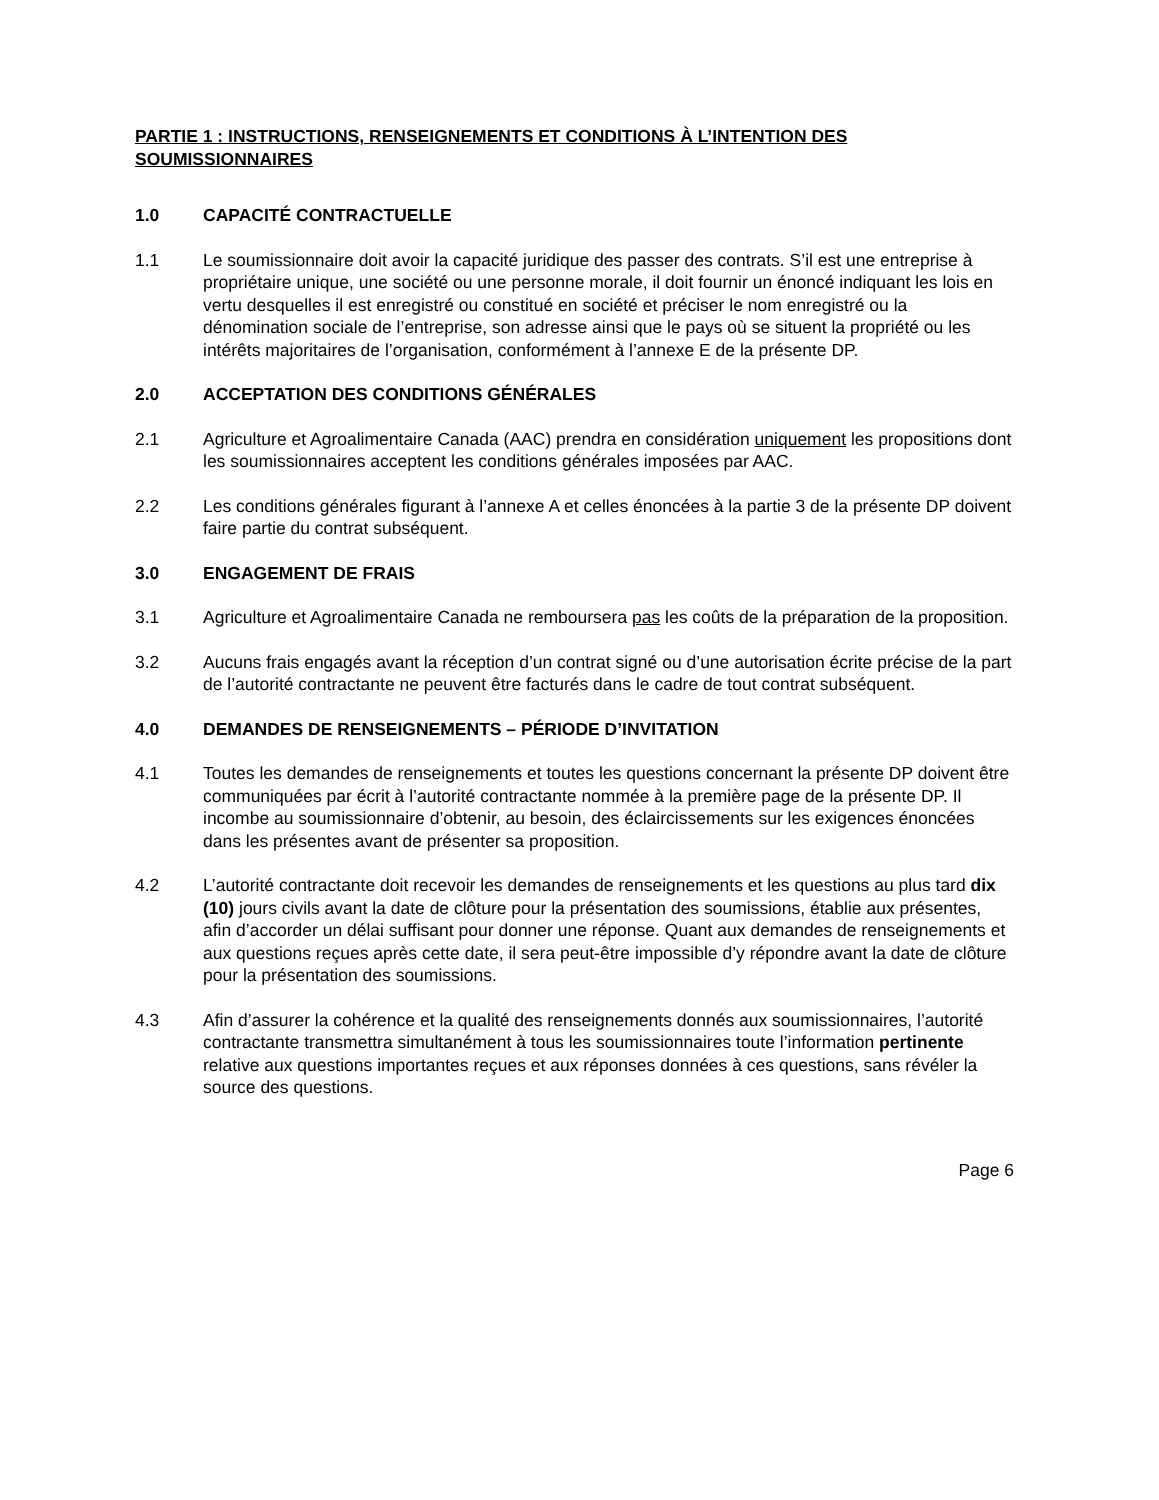PARTIE 1 : INSTRUCTIONS, RENSEIGNEMENTS ET CONDITIONS À L’INTENTION DES SOUMISSIONNAIRES
1.0 CAPACITÉ CONTRACTUELLE
1.1 Le soumissionnaire doit avoir la capacité juridique des passer des contrats. S’il est une entreprise à propriétaire unique, une société ou une personne morale, il doit fournir un énoncé indiquant les lois en vertu desquelles il est enregistré ou constitué en société et préciser le nom enregistré ou la dénomination sociale de l’entreprise, son adresse ainsi que le pays où se situent la propriété ou les intérêts majoritaires de l’organisation, conformément à l’annexe E de la présente DP.
2.0 ACCEPTATION DES CONDITIONS GÉNÉRALES
2.1 Agriculture et Agroalimentaire Canada (AAC) prendra en considération uniquement les propositions dont les soumissionnaires acceptent les conditions générales imposées par AAC.
2.2 Les conditions générales figurant à l’annexe A et celles énoncées à la partie 3 de la présente DP doivent faire partie du contrat subséquent.
3.0 ENGAGEMENT DE FRAIS
3.1 Agriculture et Agroalimentaire Canada ne remboursera pas les coûts de la préparation de la proposition.
3.2 Aucuns frais engagés avant la réception d’un contrat signé ou d’une autorisation écrite précise de la part de l’autorité contractante ne peuvent être facturés dans le cadre de tout contrat subséquent.
4.0 DEMANDES DE RENSEIGNEMENTS – PÉRIODE D’INVITATION
4.1 Toutes les demandes de renseignements et toutes les questions concernant la présente DP doivent être communiquées par écrit à l’autorité contractante nommée à la première page de la présente DP. Il incombe au soumissionnaire d’obtenir, au besoin, des éclaircissements sur les exigences énoncées dans les présentes avant de présenter sa proposition.
4.2 L’autorité contractante doit recevoir les demandes de renseignements et les questions au plus tard dix (10) jours civils avant la date de clôture pour la présentation des soumissions, établie aux présentes, afin d’accorder un délai suffisant pour donner une réponse. Quant aux demandes de renseignements et aux questions reçues après cette date, il sera peut-être impossible d’y répondre avant la date de clôture pour la présentation des soumissions.
4.3 Afin d’assurer la cohérence et la qualité des renseignements donnés aux soumissionnaires, l’autorité contractante transmettra simultanément à tous les soumissionnaires toute l’information pertinente relative aux questions importantes reçues et aux réponses données à ces questions, sans révéler la source des questions.
Page 6